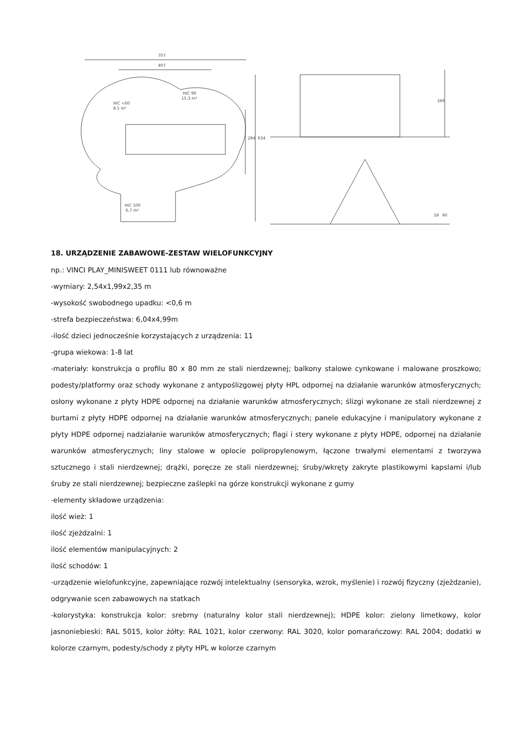707
407
HIC <60
8,5 m²
HIC 90
15,3 m²
HIC 100
6,7 m²
634
284
266
59
90
18. URZĄDZENIE ZABAWOWE-ZESTAW WIELOFUNKCYJNY
np.: VINCI PLAY_MINISWEET 0111 lub równoważne
-wymiary: 2,54x1,99x2,35 m
-wysokość swobodnego upadku: <0,6 m
-strefa bezpieczeństwa: 6,04x4,99m
-ilość dzieci jednocześnie korzystających z urządzenia: 11
-grupa wiekowa: 1-8 lat
-materiały: konstrukcja o profilu 80 x 80 mm ze stali nierdzewnej; balkony stalowe cynkowane i malowane proszkowo; podesty/platformy oraz schody wykonane z antypoślizgowej płyty HPL odpornej na działanie warunków atmosferycznych; osłony wykonane z płyty HDPE odpornej na działanie warunków atmosferycznych; ślizgi wykonane ze stali nierdzewnej z burtami z płyty HDPE odpornej na działanie warunków atmosferycznych; panele edukacyjne i manipulatory wykonane z płyty HDPE odpornej nadziałanie warunków atmosferycznych; flagi i stery wykonane z płyty HDPE, odpornej na działanie warunków atmosferycznych; liny stalowe w oplocie polipropylenowym, łączone trwałymi elementami z tworzywa sztucznego i stali nierdzewnej; drążki, poręcze ze stali nierdzewnej; śruby/wkręty zakryte plastikowymi kapslami i/lub śruby ze stali nierdzewnej; bezpieczne zaślepki na górze konstrukcji wykonane z gumy
-elementy składowe urządzenia:
ilość wież: 1
ilość zjeżdzalni: 1
ilość elementów manipulacyjnych: 2
ilość schodów: 1
-urządzenie wielofunkcyjne, zapewniające rozwój intelektualny (sensoryka, wzrok, myślenie) i rozwój fizyczny (zjeżdzanie), odgrywanie scen zabawowych na statkach
-kolorystyka: konstrukcja kolor: srebrny (naturalny kolor stali nierdzewnej); HDPE kolor: zielony limetkowy, kolor jasnoniebieski: RAL 5015, kolor żółty: RAL 1021, kolor czerwony: RAL 3020, kolor pomarańczowy: RAL 2004; dodatki w kolorze czarnym, podesty/schody z płyty HPL w kolorze czarnym